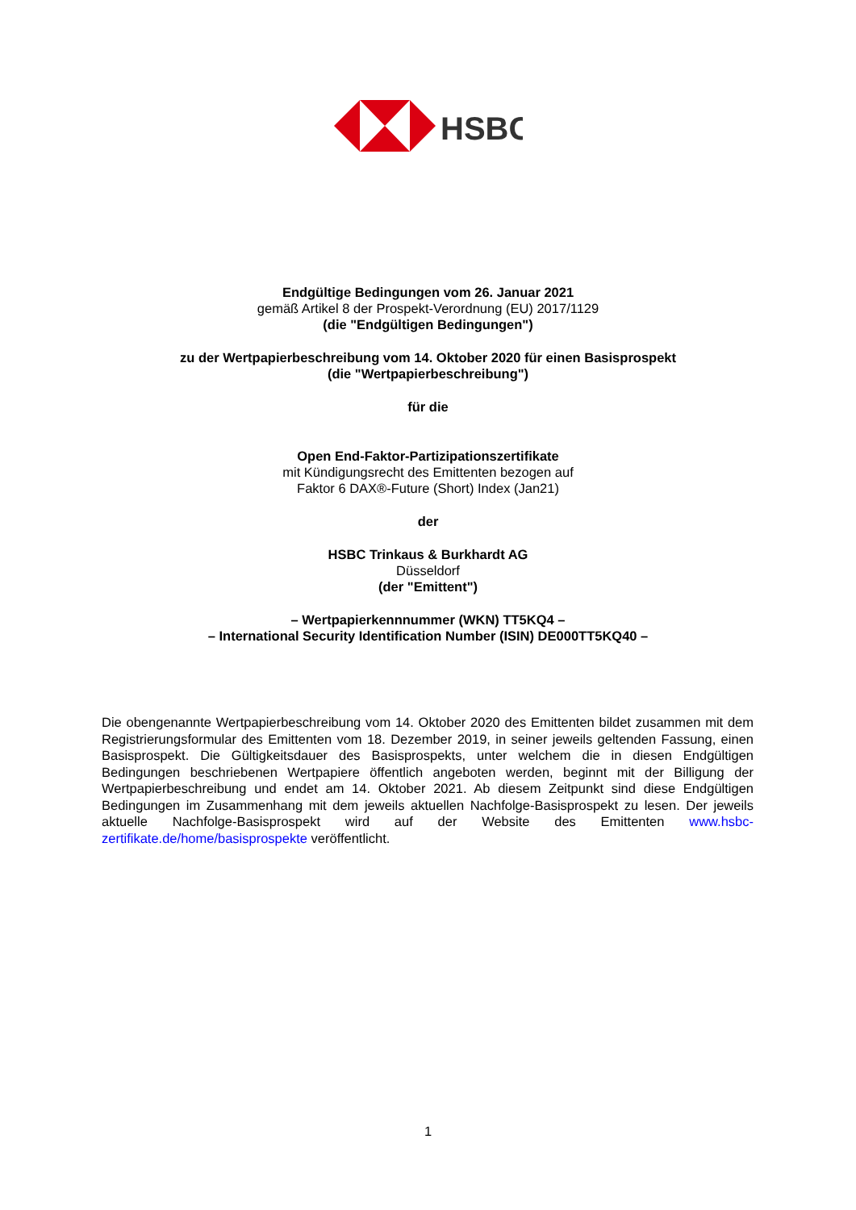HSBC
Endgültige Bedingungen vom 26. Januar 2021
gemäß Artikel 8 der Prospekt-Verordnung (EU) 2017/1129
(die "Endgültigen Bedingungen")
zu der Wertpapierbeschreibung vom 14. Oktober 2020 für einen Basisprospekt
(die "Wertpapierbeschreibung")
für die
Open End-Faktor-Partizipationszertifikate
mit Kündigungsrecht des Emittenten bezogen auf
Faktor 6 DAX®-Future (Short) Index (Jan21)
der
HSBC Trinkaus & Burkhardt AG
Düsseldorf
(der "Emittent")
– Wertpapierkennnummer (WKN) TT5KQ4 –
– International Security Identification Number (ISIN) DE000TT5KQ40 –
Die obengenannte Wertpapierbeschreibung vom 14. Oktober 2020 des Emittenten bildet zusammen mit dem Registrierungsformular des Emittenten vom 18. Dezember 2019, in seiner jeweils geltenden Fassung, einen Basisprospekt. Die Gültigkeitsdauer des Basisprospekts, unter welchem die in diesen Endgültigen Bedingungen beschriebenen Wertpapiere öffentlich angeboten werden, beginnt mit der Billigung der Wertpapierbeschreibung und endet am 14. Oktober 2021. Ab diesem Zeitpunkt sind diese Endgültigen Bedingungen im Zusammenhang mit dem jeweils aktuellen Nachfolge-Basisprospekt zu lesen. Der jeweils aktuelle Nachfolge-Basisprospekt wird auf der Website des Emittenten www.hsbc-zertifikate.de/home/basisprospekte veröffentlicht.
1